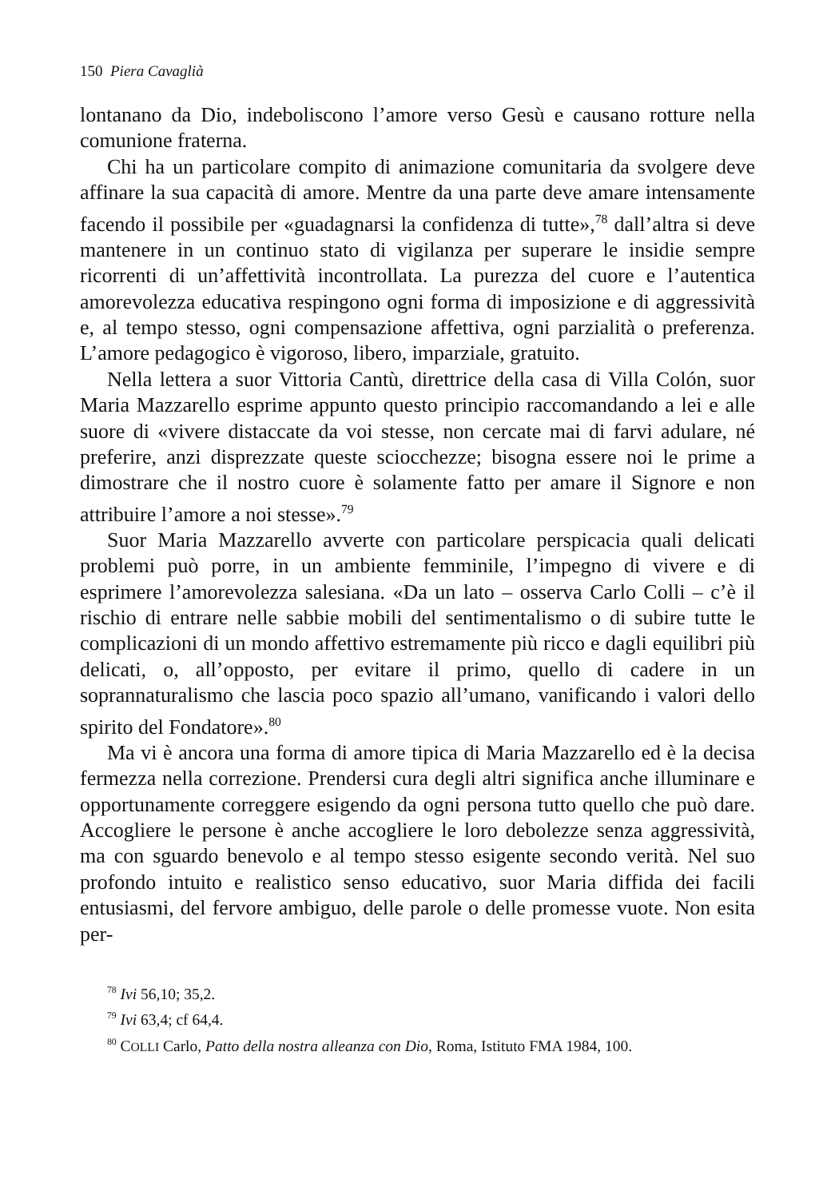150 Piera Cavaglià
lontanano da Dio, indeboliscono l’amore verso Gesù e causano rotture nella comunione fraterna.
Chi ha un particolare compito di animazione comunitaria da svolgere deve affinare la sua capacità di amore. Mentre da una parte deve amare intensamente facendo il possibile per «guadagnarsi la confidenza di tutte»,<sup>78</sup> dall’altra si deve mantenere in un continuo stato di vigilanza per superare le insidie sempre ricorrenti di un’affettività incontrollata. La purezza del cuore e l’autentica amorevolezza educativa respingono ogni forma di imposizione e di aggressività e, al tempo stesso, ogni compensazione affettiva, ogni parzialità o preferenza. L’amore pedagogico è vigoroso, libero, imparziale, gratuito.
Nella lettera a suor Vittoria Cantù, direttrice della casa di Villa Colón, suor Maria Mazzarello esprime appunto questo principio raccomandando a lei e alle suore di «vivere distaccate da voi stesse, non cercate mai di farvi adulare, né preferire, anzi disprezzate queste sciocchezze; bisogna essere noi le prime a dimostrare che il nostro cuore è solamente fatto per amare il Signore e non attribuire l’amore a noi stesse».<sup>79</sup>
Suor Maria Mazzarello avverte con particolare perspicacia quali delicati problemi può porre, in un ambiente femminile, l’impegno di vivere e di esprimere l’amorevolezza salesiana. «Da un lato – osserva Carlo Colli – c’è il rischio di entrare nelle sabbie mobili del sentimentalismo o di subire tutte le complicazioni di un mondo affettivo estremamente più ricco e dagli equilibri più delicati, o, all’opposto, per evitare il primo, quello di cadere in un soprannaturalismo che lascia poco spazio all’umano, vanificando i valori dello spirito del Fondatore».<sup>80</sup>
Ma vi è ancora una forma di amore tipica di Maria Mazzarello ed è la decisa fermezza nella correzione. Prendersi cura degli altri significa anche illuminare e opportunamente correggere esigendo da ogni persona tutto quello che può dare. Accogliere le persone è anche accogliere le loro debolezze senza aggressività, ma con sguardo benevolo e al tempo stesso esigente secondo verità. Nel suo profondo intuito e realistico senso educativo, suor Maria diffida dei facili entusiasmi, del fervore ambiguo, delle parole o delle promesse vuote. Non esita per-
<sup>78</sup> Ivi 56,10; 35,2.
<sup>79</sup> Ivi 63,4; cf 64,4.
<sup>80</sup> COLLI Carlo, Patto della nostra alleanza con Dio, Roma, Istituto FMA 1984, 100.